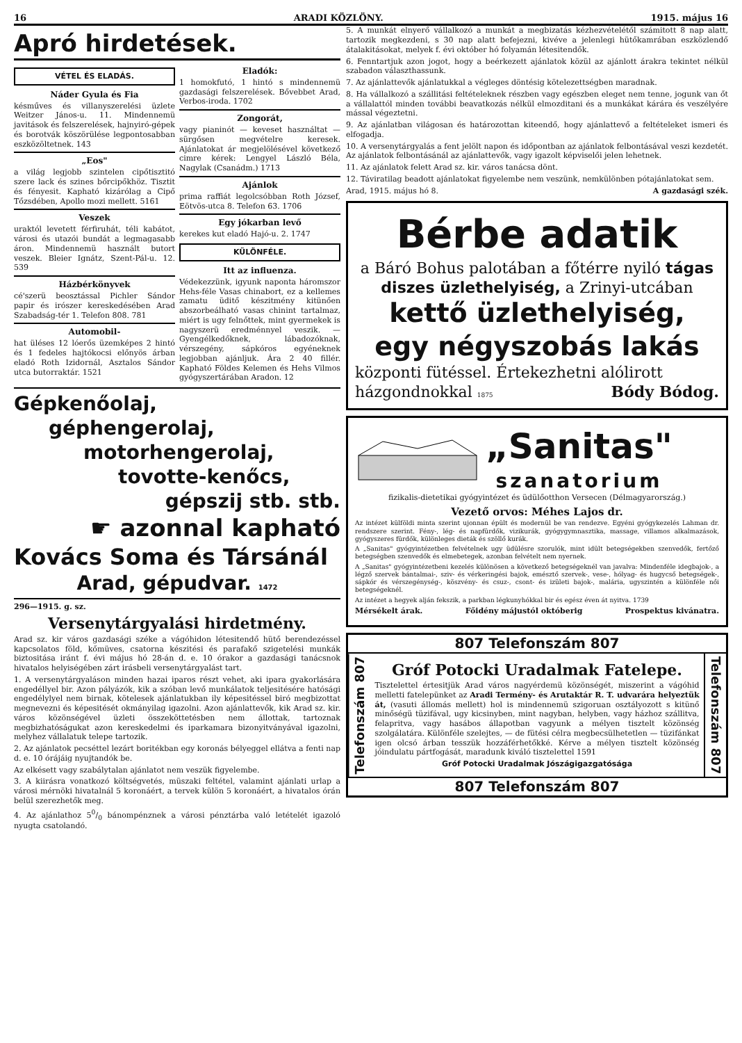16 ARADI KÖZLÖNY. 1915. május 16
Apró hirdetések.
VÉTEL ÉS ELADÁS.
Náder Gyula és Fia
késműves és villanyszerelési üzlete Weitzer János-u. 11. Mindennemü javitások és felszerelések, hajnyiró-gépek és borotvák köszörülése legpontosabban eszközöltetnek. 143
„Eos"
a világ legjobb szintelen cipőtisztitó szere lack és szines bőrcipőkhöz. Tisztit és fényesit. Kapható kizárólag a Cipő Tőzsdében, Apollo mozi mellett. 5161
Veszek
uraktól levetett férfiruhát, téli kabátot, városi és utazói bundát a legmagasabb áron. Mindennemü használt butort veszek. Bleier Ignátz, Szent-Pál-u. 12. 539
Házbérkönyvek
cé'szerü beosztással Pichler Sándor papir és irószer kereskedésében Arad Szabadság-tér 1. Telefon 808. 781
Automobil-
hat üléses 12 lóerős üzemképes 2 hintó és 1 fedeles hajtókocsi előnyös árban eladó Roth Izidornál, Asztalos Sándor utca butorraktár. 1521
Eladók:
1 homokfutó, 1 hintó s mindennemü gazdasági felszerelések. Bővebbet Arad, Verbos-iroda. 1702
Zongorát,
vagy pianinót — keveset használtat — sürgősen megvételre keresek. Ajánlatokat ár megjelölésével következő cimre kérek: Lengyel László Béla, Nagylak (Csanádm.) 1713
Ajánlok
prima raffiát legolcsóbban Roth József, Eötvös-utca 8. Telefon 63. 1706
Egy jókarban levő
kerekes kut eladó Hajó-u. 2. 1747
KÜLÖNFÉLE.
Itt az influenza.
Védekezzünk, igyunk naponta háromszor Hehs-féle Vasas chinabort, ez a kellemes zamatu üditő készitmény kitünően abszorbeálható vasas chinint tartalmaz, miért is ugy felnőttek, mint gyermekek is nagyszerü eredménnyel veszik. — Gyengélkedőknek, lábadozóknak, vérszegény, sápkóros egyéneknek legjobban ajánljuk. Ára 2 40 fillér. Kapható Földes Kelemen és Hehs Vilmos gyógyszertárában Aradon. 12
Gépkenőolaj,
géphengerolaj,
motorhengerolaj,
tovotte-kenőcs,
gépszij stb. stb.
☛ azonnal kapható
Kovács Soma és Társánál
Arad, gépudvar. 1472
296—1915. g. sz.
Versenytárgyalási hirdetmény.
Arad sz. kir város gazdasági széke a vágóhidon létesitendő hütő berendezéssel kapcsolatos föld, kőmüves, csatorna készitési és parafakő szigetelési munkák biztositása iránt f. évi május hó 28-án d. e. 10 órakor a gazdasági tanácsnok hivatalos helyiségében zárt irásbeli versenytárgyalást tart.
1. A versenytárgyaláson minden hazai iparos részt vehet, aki ipara gyakorlására engedéllyel bir. Azon pályázók, kik a szóban levő munkálatok teljesitésére hatósági engedélylyel nem birnak, kötelesek ajánlatukban ily képesitéssel biró megbizottat megnevezni és képesitését okmányilag igazolni. Azon ajánlattevők, kik Arad sz. kir. város közönségével üzleti összeköttetésben nem állottak, tartoznak megbizhatóságukat azon kereskedelmi és iparkamara bizonyitványával igazolni, melyhez vállalatuk telepe tartozik.
2. Az ajánlatok pecséttel lezárt boritékban egy koronás bélyeggel ellátva a fenti nap d. e. 10 órájáig nyujtandók be.
Az elkésett vagy szabálytalan ajánlatot nem veszük figyelembe.
3. A kiirásra vonatkozó költségvetés, müszaki feltétel, valamint ajánlati urlap a városi mérnöki hivatalnál 5 koronáért, a tervek külön 5 koronáért, a hivatalos órán belül szerezhetők meg.
4. Az ajánlathoz 50/0 bánompénznek a városi pénztárba való letételét igazoló nyugta csatolandó.
5. A munkát elnyerő vállalkozó a munkát a megbizatás kézhezvételétől számitott 8 nap alatt, tartozik megkezdeni, s 30 nap alatt befejezni, kivéve a jelenlegi hütőkamrában eszközlendő átalakitásokat, melyek f. évi október hó folyamán létesitendők.
6. Fenntartjuk azon jogot, hogy a beérkezett ajánlatok közül az ajánlott árakra tekintet nélkül szabadon választhassunk.
7. Az ajánlattevők ajánlatukkal a végleges döntésig kötelezettségben maradnak.
8. Ha vállalkozó a szállitási feltételeknek részben vagy egészben eleget nem tenne, jogunk van őt a vállalattól minden további beavatkozás nélkül elmozditani és a munkákat kárára és veszélyére mással végeztetni.
9. Az ajánlatban világosan és határozottan kiteendő, hogy ajánlattevő a feltételeket ismeri és elfogadja.
10. A versenytárgyalás a fent jelölt napon és időpontban az ajánlatok felbontásával veszi kezdetét. Az ajánlatok felbontásánál az ajánlattevők, vagy igazolt képviselői jelen lehetnek.
11. Az ajánlatok felett Arad sz. kir. város tanácsa dönt.
12. Táviratilag beadott ajánlatokat figyelembe nem veszünk, nemkülönben pótajánlatokat sem.
Arad, 1915. május hó 8. A gazdasági szék.
Bérbe adatik
a Báró Bohus palotában a főtérre nyiló tágas diszes üzlethelyiség, a Zrinyi-utcában
kettő üzlethelyiség,
egy négyszobás lakás
központi fütéssel. Értekezhetni alólirott házgondnokkal 1875 Bódy Bódog.
„Sanitas"
szanatorium
fizikalis-dietetikai gyógyintézet és üdülőotthon Versecen (Délmagyarország.)
Vezető orvos: Méhes Lajos dr.
Az intézet külföldi minta szerint ujonnan épült és modernül be van rendezve. Egyéni gyógykezelés Lahman dr. rendszere szerint. Fény-, lég- és napfürdők, vizikurák, gyógygymnasztika, massage, villamos alkalmazások, gyógyszeres fürdők, különleges dieták és szöllő kurák.
A „Sanitas" gyógyintézetben felvételnek ugy üdülésre szorulók, mint idült betegségekben szenvedők, fertőző betegségben szenvedők és elmebetegek, azonban felvételt nem nyernek.
A „Sanitas" gyógyintézetbeni kezelés különösen a következő betegségeknél van javalva: Mindenféle idegbajok-, a légző szervek bántalmai-, sziv- és vérkeringési bajok, emésztő szervek-, vese-, hólyag- és hugycső betegségek-, sápkór és vérszegénység-, köszvény- és csuz-, csont- és izületi bajok-, malária, ugyszintén a különféle női betegségeknél.
Az intézet a hegyek alján fekszik, a parkban légkunyhókkal bir és egész éven át nyitva. 1739
Mérsékelt árak. Főidény májustól októberig Prospektus kivánatra.
807 Telefonszám 807
Telefonszám 807
Gróf Potocki Uradalmak Fatelepe.
Tisztelettel értesitjük Arad város nagyérdemü közönségét, miszerint a vágóhid melletti fatelepünket az Aradi Termény- és Arutaktár R. T. udvarára helyeztük át, (vasuti állomás mellett) hol is mindennemü szigoruan osztályozott s kitünő minőségü tüzifával, ugy kicsinyben, mint nagyban, helyben, vagy házhoz szállitva, felapritva, vagy hasábos állapotban vagyunk a mélyen tisztelt közönség szolgálatára. Különféle szelejtes, — de fütési célra megbecsülhetetlen — tüzifánkat igen olcsó árban tesszük hozzáférhetőkké. Kérve a mélyen tisztelt közönség jóindulatu pártfogását, maradunk kiváló tisztelettel 1591
Gróf Potocki Uradalmak Jószágigazgatósága
Telefonszám 807
807 Telefonszám 807